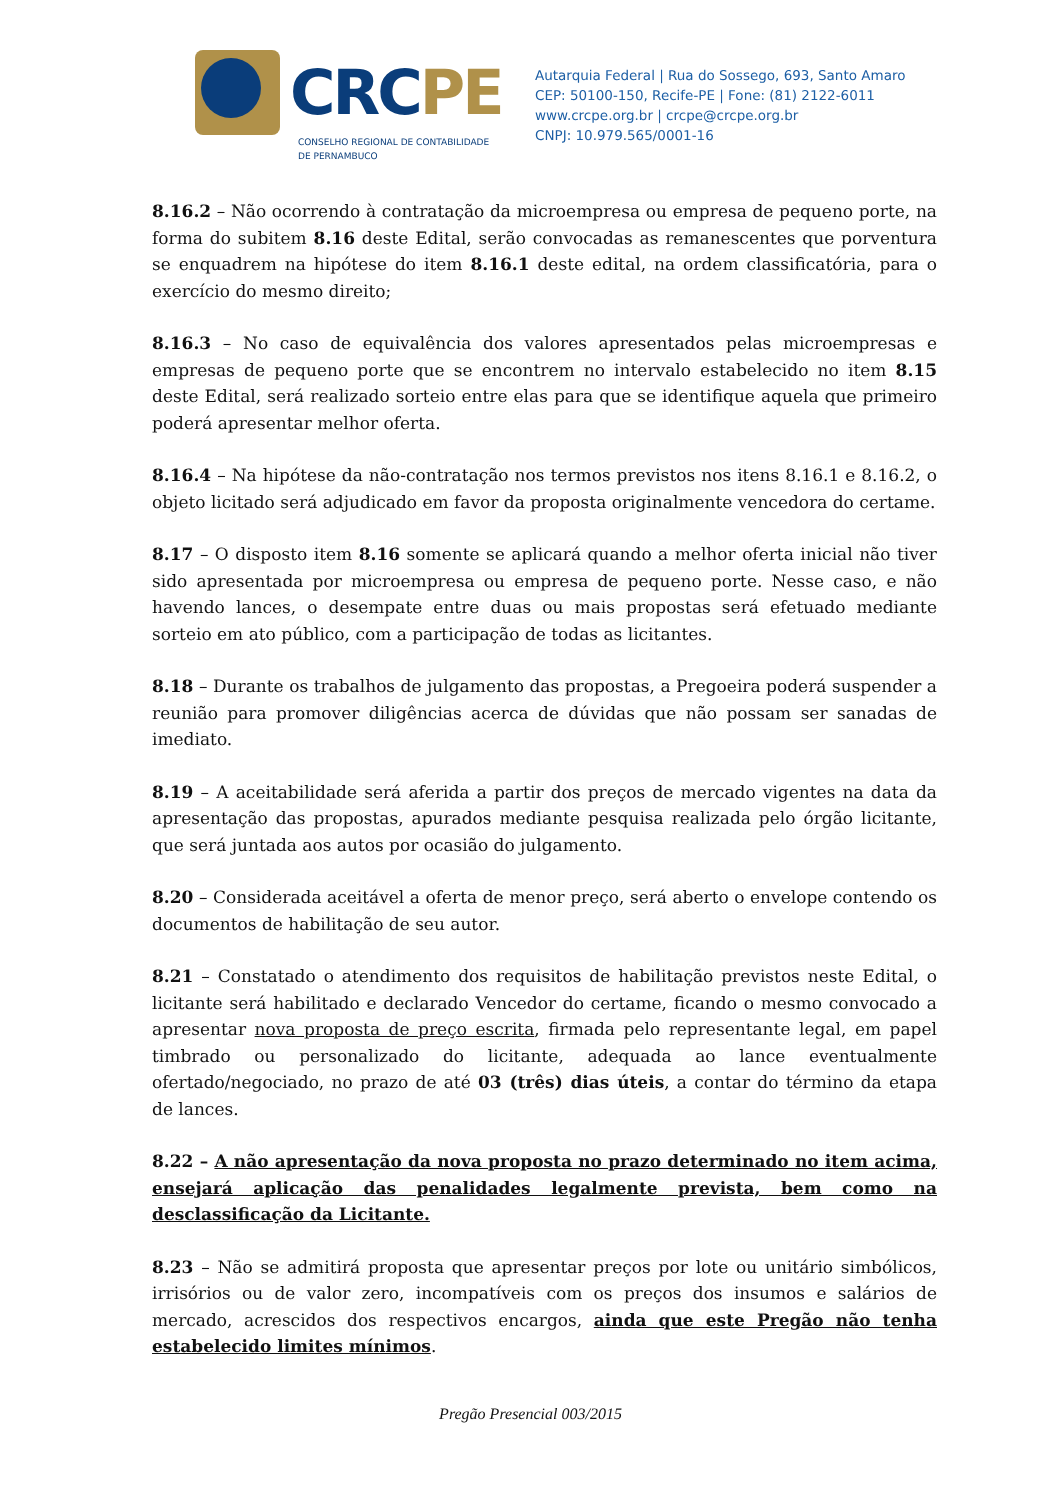CRCPE
CONSELHO REGIONAL DE CONTABILIDADE
DE PERNAMBUCO
Autarquia Federal | Rua do Sossego, 693, Santo Amaro
CEP: 50100-150, Recife-PE | Fone: (81) 2122-6011
www.crcpe.org.br | crcpe@crcpe.org.br
CNPJ: 10.979.565/0001-16
8.16.2 – Não ocorrendo à contratação da microempresa ou empresa de pequeno porte, na forma do subitem 8.16 deste Edital, serão convocadas as remanescentes que porventura se enquadrem na hipótese do item 8.16.1 deste edital, na ordem classificatória, para o exercício do mesmo direito;
8.16.3 – No caso de equivalência dos valores apresentados pelas microempresas e empresas de pequeno porte que se encontrem no intervalo estabelecido no item 8.15 deste Edital, será realizado sorteio entre elas para que se identifique aquela que primeiro poderá apresentar melhor oferta.
8.16.4 – Na hipótese da não-contratação nos termos previstos nos itens 8.16.1 e 8.16.2, o objeto licitado será adjudicado em favor da proposta originalmente vencedora do certame.
8.17 – O disposto item 8.16 somente se aplicará quando a melhor oferta inicial não tiver sido apresentada por microempresa ou empresa de pequeno porte. Nesse caso, e não havendo lances, o desempate entre duas ou mais propostas será efetuado mediante sorteio em ato público, com a participação de todas as licitantes.
8.18 – Durante os trabalhos de julgamento das propostas, a Pregoeira poderá suspender a reunião para promover diligências acerca de dúvidas que não possam ser sanadas de imediato.
8.19 – A aceitabilidade será aferida a partir dos preços de mercado vigentes na data da apresentação das propostas, apurados mediante pesquisa realizada pelo órgão licitante, que será juntada aos autos por ocasião do julgamento.
8.20 – Considerada aceitável a oferta de menor preço, será aberto o envelope contendo os documentos de habilitação de seu autor.
8.21 – Constatado o atendimento dos requisitos de habilitação previstos neste Edital, o licitante será habilitado e declarado Vencedor do certame, ficando o mesmo convocado a apresentar nova proposta de preço escrita, firmada pelo representante legal, em papel timbrado ou personalizado do licitante, adequada ao lance eventualmente ofertado/negociado, no prazo de até 03 (três) dias úteis, a contar do término da etapa de lances.
8.22 – A não apresentação da nova proposta no prazo determinado no item acima, ensejará aplicação das penalidades legalmente prevista, bem como na desclassificação da Licitante.
8.23 – Não se admitirá proposta que apresentar preços por lote ou unitário simbólicos, irrisórios ou de valor zero, incompatíveis com os preços dos insumos e salários de mercado, acrescidos dos respectivos encargos, ainda que este Pregão não tenha estabelecido limites mínimos.
Pregão Presencial 003/2015